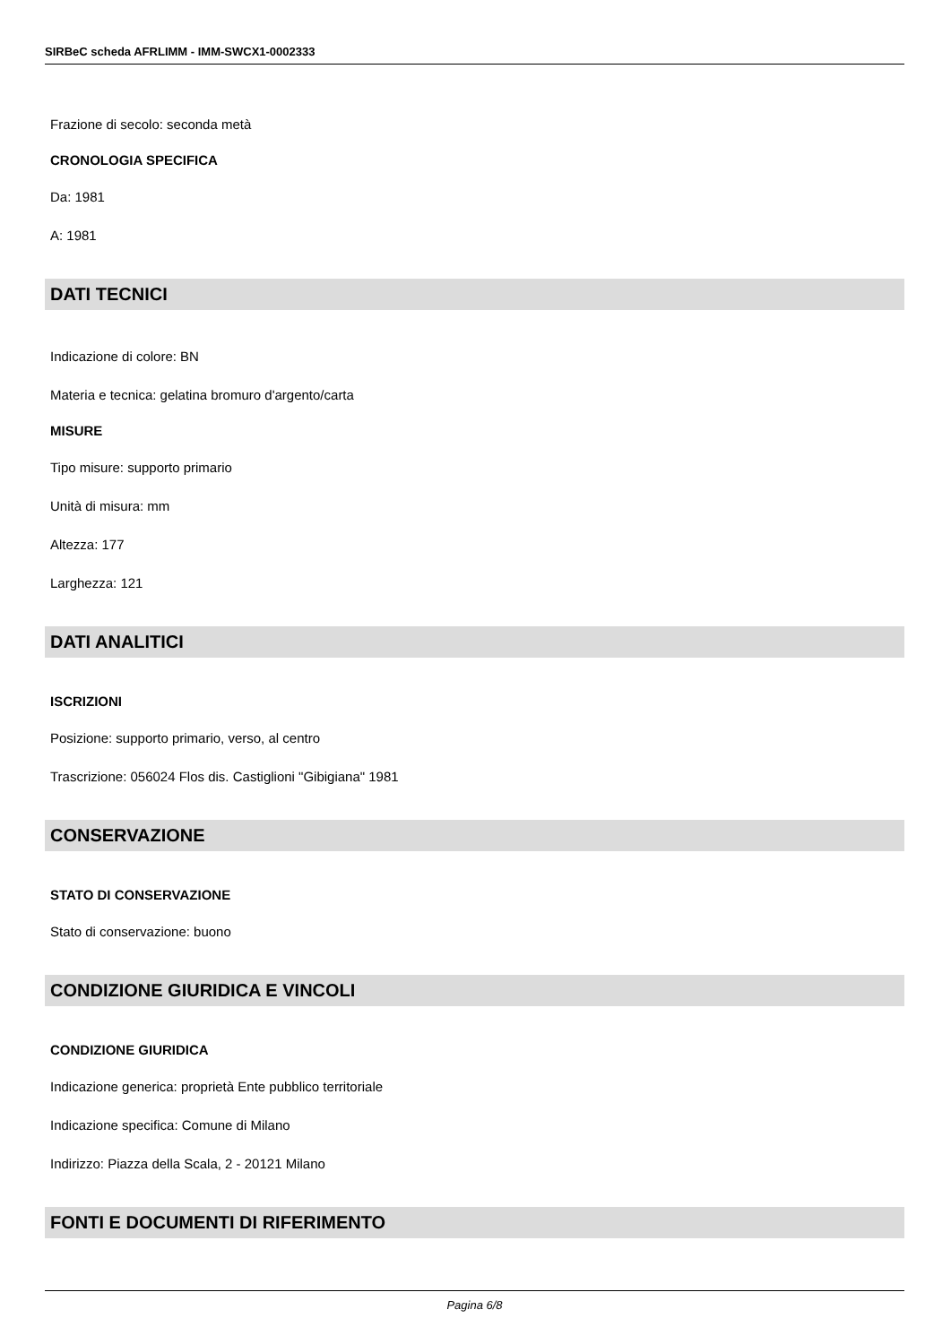SIRBeC scheda AFRLIMM - IMM-SWCX1-0002333
Frazione di secolo: seconda metà
CRONOLOGIA SPECIFICA
Da: 1981
A: 1981
DATI TECNICI
Indicazione di colore: BN
Materia e tecnica: gelatina bromuro d'argento/carta
MISURE
Tipo misure: supporto primario
Unità di misura: mm
Altezza: 177
Larghezza: 121
DATI ANALITICI
ISCRIZIONI
Posizione: supporto primario, verso, al centro
Trascrizione: 056024 Flos dis. Castiglioni "Gibigiana" 1981
CONSERVAZIONE
STATO DI CONSERVAZIONE
Stato di conservazione: buono
CONDIZIONE GIURIDICA E VINCOLI
CONDIZIONE GIURIDICA
Indicazione generica: proprietà Ente pubblico territoriale
Indicazione specifica: Comune di Milano
Indirizzo: Piazza della Scala, 2 - 20121 Milano
FONTI E DOCUMENTI DI RIFERIMENTO
Pagina 6/8